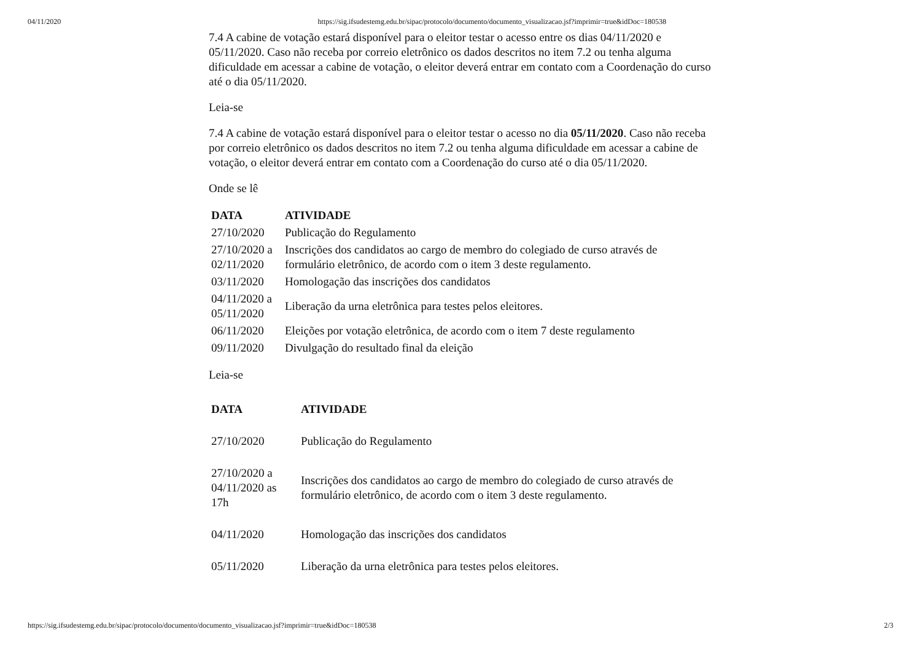04/11/2020 https://sig.ifsudestemg.edu.br/sipac/protocolo/documento/documento_visualizacao.jsf?imprimir=true&idDoc=180538
7.4 A cabine de votação estará disponível para o eleitor testar o acesso entre os dias 04/11/2020 e 05/11/2020. Caso não receba por correio eletrônico os dados descritos no item 7.2 ou tenha alguma dificuldade em acessar a cabine de votação, o eleitor deverá entrar em contato com a Coordenação do curso até o dia 05/11/2020.
Leia-se
7.4 A cabine de votação estará disponível para o eleitor testar o acesso no dia 05/11/2020. Caso não receba por correio eletrônico os dados descritos no item 7.2 ou tenha alguma dificuldade em acessar a cabine de votação, o eleitor deverá entrar em contato com a Coordenação do curso até o dia 05/11/2020.
Onde se lê
| DATA | ATIVIDADE |
| --- | --- |
| 27/10/2020 | Publicação do Regulamento |
| 27/10/2020 a 02/11/2020 | Inscrições dos candidatos ao cargo de membro do colegiado de curso através de formulário eletrônico, de acordo com o item 3 deste regulamento. |
| 03/11/2020 | Homologação das inscrições dos candidatos |
| 04/11/2020 a 05/11/2020 | Liberação da urna eletrônica para testes pelos eleitores. |
| 06/11/2020 | Eleições por votação eletrônica, de acordo com o item 7 deste regulamento |
| 09/11/2020 | Divulgação do resultado final da eleição |
Leia-se
| DATA | ATIVIDADE |
| --- | --- |
| 27/10/2020 | Publicação do Regulamento |
| 27/10/2020 a 04/11/2020 as 17h | Inscrições dos candidatos ao cargo de membro do colegiado de curso através de formulário eletrônico, de acordo com o item 3 deste regulamento. |
| 04/11/2020 | Homologação das inscrições dos candidatos |
| 05/11/2020 | Liberação da urna eletrônica para testes pelos eleitores. |
https://sig.ifsudestemg.edu.br/sipac/protocolo/documento/documento_visualizacao.jsf?imprimir=true&idDoc=180538 2/3